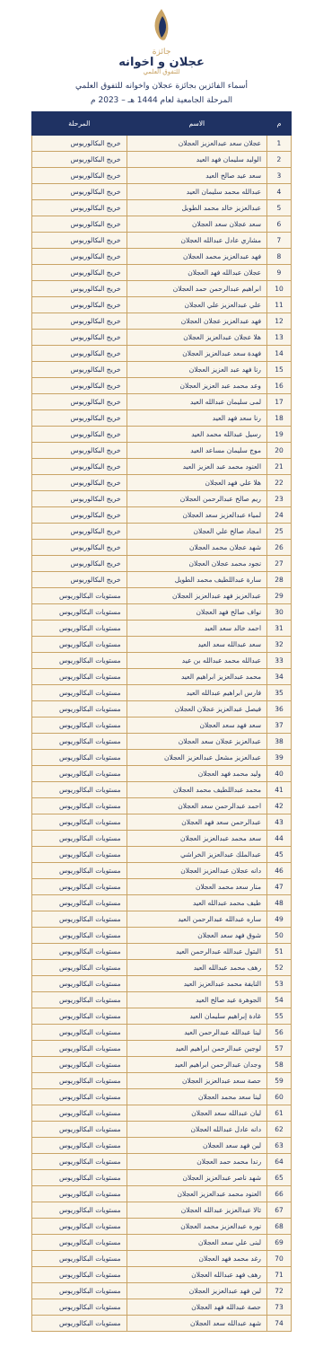جائزة
عجلان و اخوانه
للتفوق العلمي
أسماء الفائزين بجائزة عجلان واخوانه للتفوق العلمي
المرحلة الجامعية لعام 1444 هـ – 2023 م
| م | الاسم | المرحلة |
| --- | --- | --- |
| 1 | عجلان سعد عبدالعزيز العجلان | خريج البكالوريوس |
| 2 | الوليد سليمان فهد العيد | خريج البكالوريوس |
| 3 | سعد عيد صالح العيد | خريج البكالوريوس |
| 4 | عبدالله محمد سليمان العيد | خريج البكالوريوس |
| 5 | عبدالعزيز خالد محمد الطويل | خريج البكالوريوس |
| 6 | سعد عجلان سعد العجلان | خريج البكالوريوس |
| 7 | مشاري عادل عبدالله العجلان | خريج البكالوريوس |
| 8 | فهد عبدالعزيز محمد العجلان | خريج البكالوريوس |
| 9 | عجلان عبدالله فهد العجلان | خريج البكالوريوس |
| 10 | ابراهيم عبدالرحمن حمد العجلان | خريج البكالوريوس |
| 11 | علي عبدالعزيز علي العجلان | خريج البكالوريوس |
| 12 | فهد عبدالعزيز عجلان العجلان | خريج البكالوريوس |
| 13 | هلا عجلان عبدالعزيز العجلان | خريج البكالوريوس |
| 14 | فهدة سعد عبدالعزيز العجلان | خريج البكالوريوس |
| 15 | رنا فهد عبد العزيز العجلان | خريج البكالوريوس |
| 16 | وعد محمد عبد العزيز العجلان | خريج البكالوريوس |
| 17 | لمى سليمان عبدالله العيد | خريج البكالوريوس |
| 18 | رنا سعد فهد العيد | خريج البكالوريوس |
| 19 | رسيل عبدالله محمد العيد | خريج البكالوريوس |
| 20 | موج سليمان مساعد العيد | خريج البكالوريوس |
| 21 | العنود محمد عبد العزيز العيد | خريج البكالوريوس |
| 22 | هلا علي فهد العجلان | خريج البكالوريوس |
| 23 | ريم صالح عبدالرحمن العجلان | خريج البكالوريوس |
| 24 | لمياء عبدالعزيز سعد العجلان | خريج البكالوريوس |
| 25 | امجاد صالح علي العجلان | خريج البكالوريوس |
| 26 | شهد عجلان محمد العجلان | خريج البكالوريوس |
| 27 | نجود محمد عجلان العجلان | خريج البكالوريوس |
| 28 | سارة عبداللطيف محمد الطويل | خريج البكالوريوس |
| 29 | عبدالعزيز فهد عبدالعزيز العجلان | مستويات البكالوريوس |
| 30 | نواف صالح فهد العجلان | مستويات البكالوريوس |
| 31 | احمد خالد سعد العيد | مستويات البكالوريوس |
| 32 | سعد عبدالله سعد العيد | مستويات البكالوريوس |
| 33 | عبدالله محمد عبدالله بن عيد | مستويات البكالوريوس |
| 34 | محمد عبدالعزيز ابراهيم العيد | مستويات البكالوريوس |
| 35 | فارس ابراهيم عبدالله العيد | مستويات البكالوريوس |
| 36 | فيصل عبدالعزيز عجلان العجلان | مستويات البكالوريوس |
| 37 | سعد فهد سعد العجلان | مستويات البكالوريوس |
| 38 | عبدالعزيز عجلان سعد العجلان | مستويات البكالوريوس |
| 39 | عبدالعزيز مشعل عبدالعزيز العجلان | مستويات البكالوريوس |
| 40 | وليد محمد فهد العجلان | مستويات البكالوريوس |
| 41 | محمد عبداللطيف محمد العجلان | مستويات البكالوريوس |
| 42 | احمد عبدالرحمن سعد العجلان | مستويات البكالوريوس |
| 43 | عبدالرحمن سعد فهد العجلان | مستويات البكالوريوس |
| 44 | سعد محمد عبدالعزيز العجلان | مستويات البكالوريوس |
| 45 | عبدالملك عبدالعزيز الخراشي | مستويات البكالوريوس |
| 46 | دانه عجلان عبدالعزيز العجلان | مستويات البكالوريوس |
| 47 | منار سعد محمد العجلان | مستويات البكالوريوس |
| 48 | طيف محمد عبدالله العيد | مستويات البكالوريوس |
| 49 | ساره عبدالله عبدالرحمن العيد | مستويات البكالوريوس |
| 50 | شوق فهد سعد العجلان | مستويات البكالوريوس |
| 51 | البتول عبدالله عبدالرحمن العيد | مستويات البكالوريوس |
| 52 | رهف محمد عبدالله العيد | مستويات البكالوريوس |
| 53 | النايفة محمد عبدالعزيز العيد | مستويات البكالوريوس |
| 54 | الجوهرة عيد صالح العيد | مستويات البكالوريوس |
| 55 | غادة إبراهيم سليمان العيد | مستويات البكالوريوس |
| 56 | لينا عبدالله عبدالرحمن العيد | مستويات البكالوريوس |
| 57 | لوجين عبدالرحمن ابراهيم العيد | مستويات البكالوريوس |
| 58 | وجدان عبدالرحمن ابراهيم العيد | مستويات البكالوريوس |
| 59 | حصة سعد عبدالعزيز العجلان | مستويات البكالوريوس |
| 60 | لينا سعد محمد العجلان | مستويات البكالوريوس |
| 61 | ليان عبدالله سعد العجلان | مستويات البكالوريوس |
| 62 | دانه عادل عبدالله العجلان | مستويات البكالوريوس |
| 63 | لين فهد سعد العجلان | مستويات البكالوريوس |
| 64 | رندا محمد حمد العجلان | مستويات البكالوريوس |
| 65 | شهد ناصر عبدالعزيز العجلان | مستويات البكالوريوس |
| 66 | العنود محمد عبدالعزيز العجلان | مستويات البكالوريوس |
| 67 | تالا عبدالعزيز عبدالله العجلان | مستويات البكالوريوس |
| 68 | نوره عبدالعزيز محمد العجلان | مستويات البكالوريوس |
| 69 | لبنى علي سعد العجلان | مستويات البكالوريوس |
| 70 | رغد محمد فهد العجلان | مستويات البكالوريوس |
| 71 | رهف فهد عبدالله العجلان | مستويات البكالوريوس |
| 72 | لين فهد عبدالعزيز العجلان | مستويات البكالوريوس |
| 73 | حصة عبدالله فهد العجلان | مستويات البكالوريوس |
| 74 | شهد عبدالله سعد العجلان | مستويات البكالوريوس |